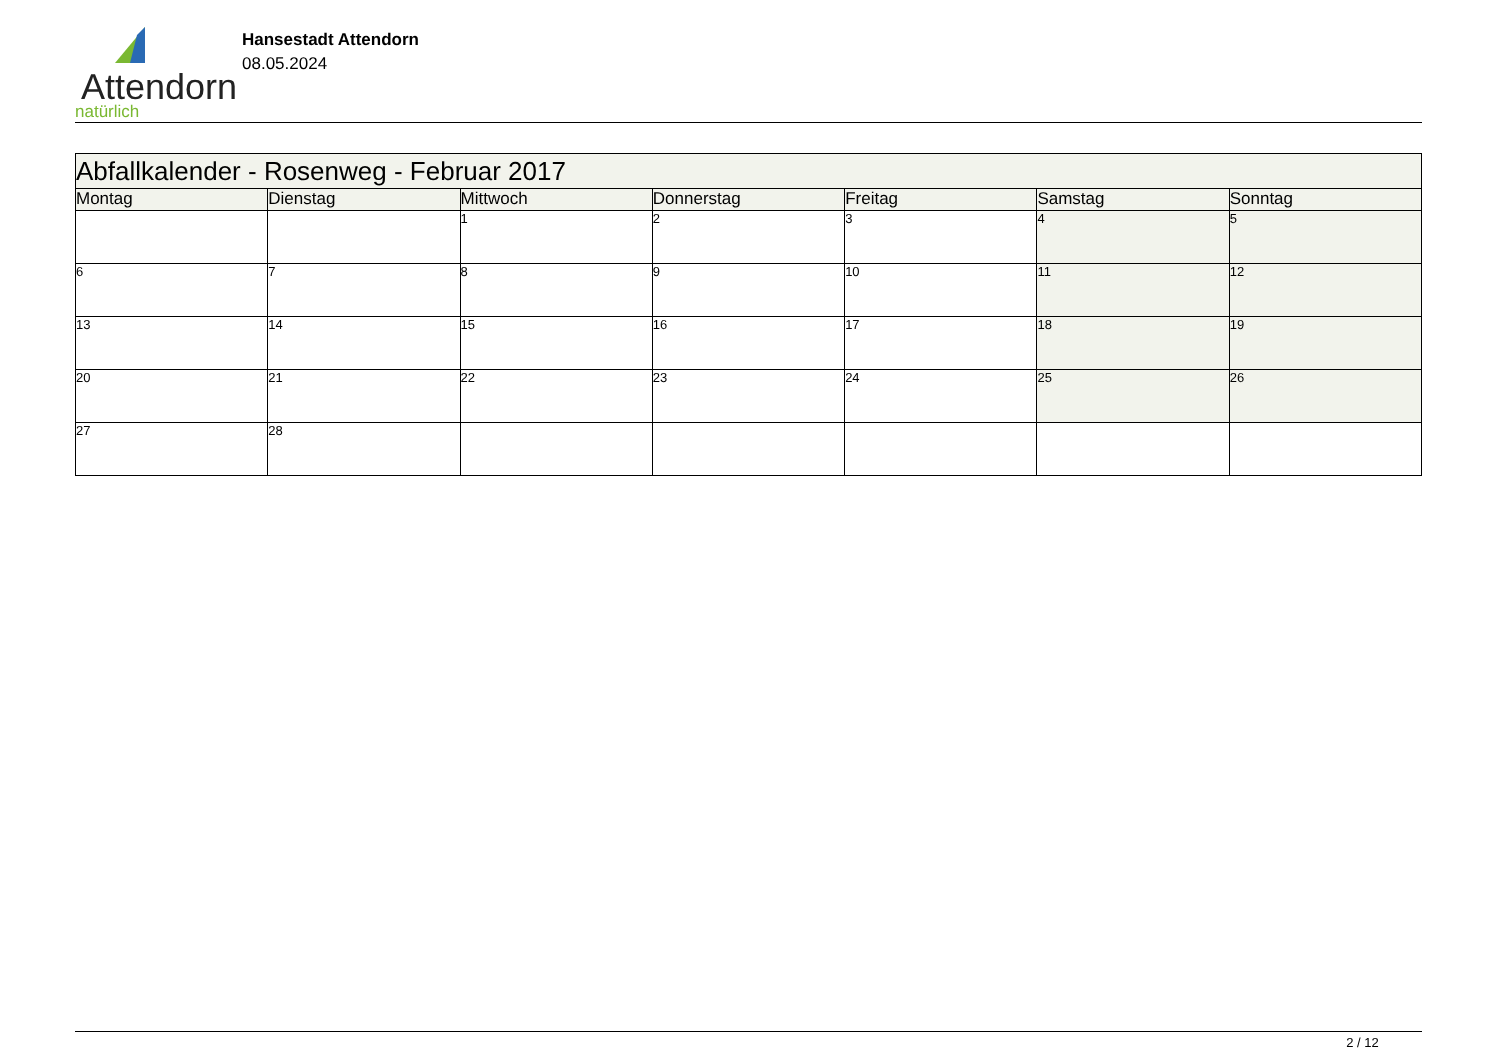Attendorn
natürlich
Hansestadt Attendorn
08.05.2024
| Abfallkalender - Rosenweg - Februar 2017 | | | | | | |
| Montag | Dienstag | Mittwoch | Donnerstag | Freitag | Samstag | Sonntag |
| | | 1 | 2 | 3 | 4 | 5 |
| 6 | 7 | 8 | 9 | 10 | 11 | 12 |
| 13 | 14 | 15 | 16 | 17 | 18 | 19 |
| 20 | 21 | 22 | 23 | 24 | 25 | 26 |
| 27 | 28 | | | | | |
2 / 12